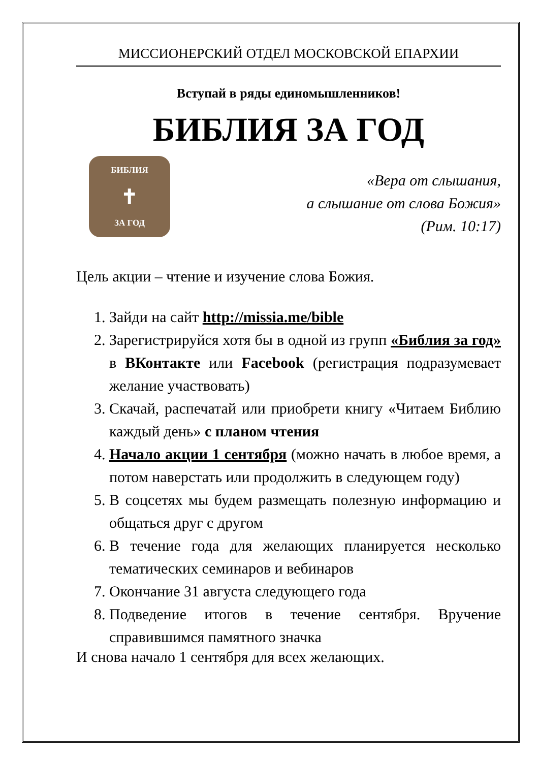МИССИОНЕРСКИЙ ОТДЕЛ МОСКОВСКОЙ ЕПАРХИИ
Вступай в ряды единомышленников!
БИБЛИЯ ЗА ГОД
БИБЛИЯ
✝
ЗА ГОД
«Вера от слышания,
а слышание от слова Божия»
(Рим. 10:17)
Цель акции – чтение и изучение слова Божия.
1. Зайди на сайт http://missia.me/bible
2. Зарегистрируйся хотя бы в одной из групп «Библия за год» в ВКонтакте или Facebook (регистрация подразумевает желание участвовать)
3. Скачай, распечатай или приобрети книгу «Читаем Библию каждый день» с планом чтения
4. Начало акции 1 сентября (можно начать в любое время, а потом наверстать или продолжить в следующем году)
5. В соцсетях мы будем размещать полезную информацию и общаться друг с другом
6. В течение года для желающих планируется несколько тематических семинаров и вебинаров
7. Окончание 31 августа следующего года
8. Подведение итогов в течение сентября. Вручение справившимся памятного значка
И снова начало 1 сентября для всех желающих.